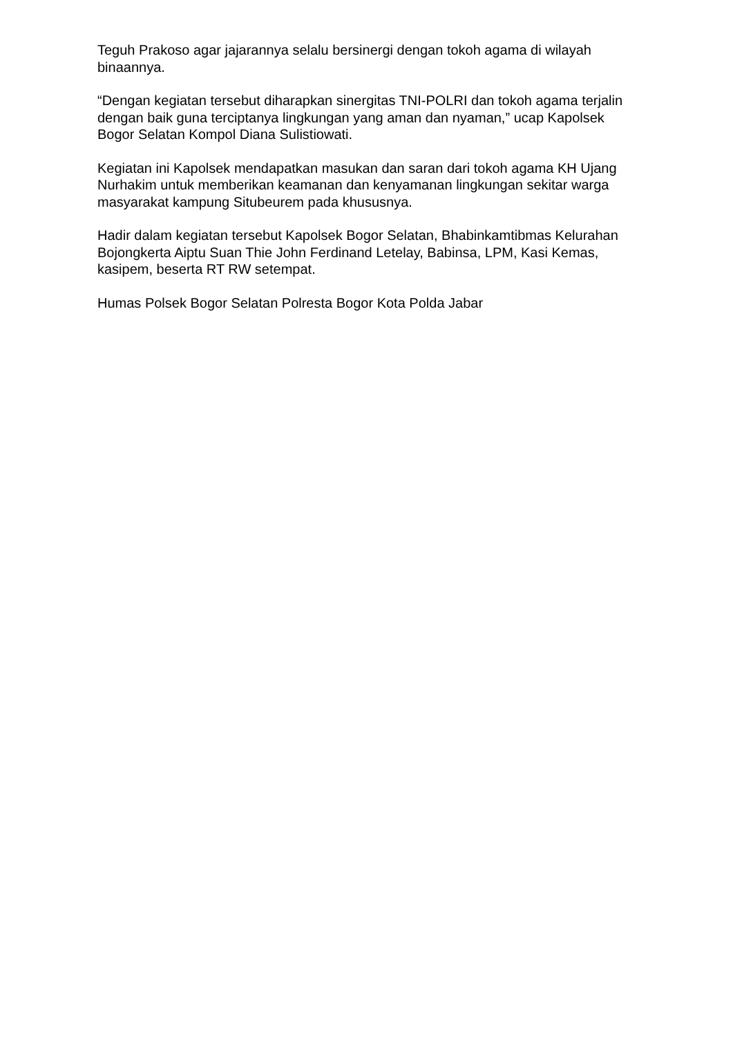Teguh Prakoso agar jajarannya selalu bersinergi dengan tokoh agama di wilayah binaannya.
“Dengan kegiatan tersebut diharapkan sinergitas TNI-POLRI dan tokoh agama terjalin dengan baik guna terciptanya lingkungan yang aman dan nyaman,” ucap Kapolsek Bogor Selatan Kompol Diana Sulistiowati.
Kegiatan ini Kapolsek mendapatkan masukan dan saran dari tokoh agama KH Ujang Nurhakim untuk memberikan keamanan dan kenyamanan lingkungan sekitar warga masyarakat kampung Situbeurem pada khususnya.
Hadir dalam kegiatan tersebut Kapolsek Bogor Selatan, Bhabinkamtibmas Kelurahan Bojongkerta Aiptu Suan Thie John Ferdinand Letelay, Babinsa, LPM, Kasi Kemas, kasipem, beserta RT RW setempat.
Humas Polsek Bogor Selatan Polresta Bogor Kota Polda Jabar